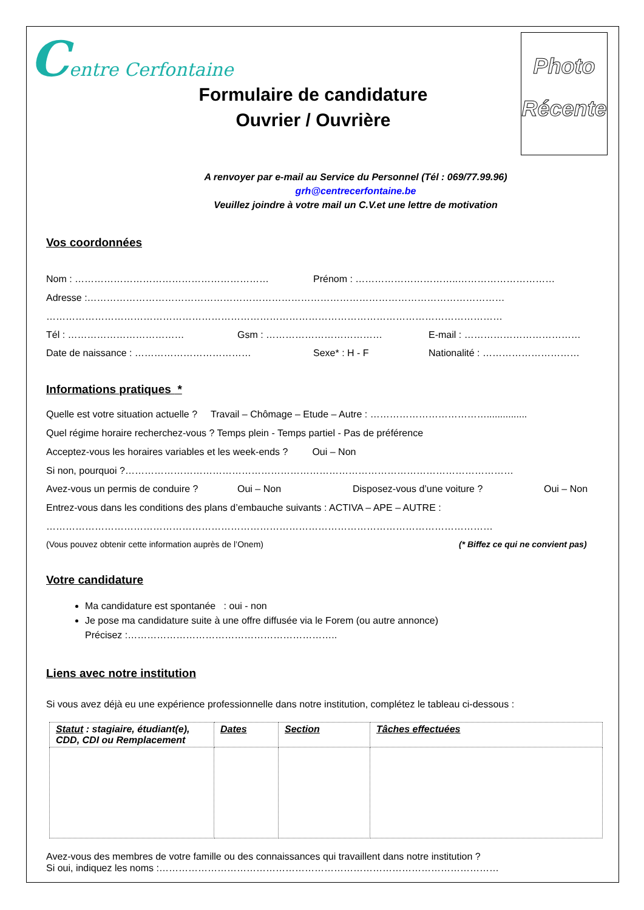Centre Cerfontaine
Formulaire de candidature
Ouvrier / Ouvrière
Photo
Récente
A renvoyer par e-mail au Service du Personnel (Tél : 069/77.99.96)
grh@centrecerfontaine.be
Veuillez joindre à votre mail un C.V.et une lettre de motivation
Vos coordonnées
Nom : …………………………………………………… Prénom : …………………………..…………………………
Adresse :…………………………………………………………………………………………………………………
……………………………………………………………………………………………………………………………
Tél : ……………………………… Gsm : ……………………………… E-mail : ………………………………
Date de naissance : ……………………………… Sexe* : H - F Nationalité : …………………………
Informations pratiques *
Quelle est votre situation actuelle ? Travail – Chômage – Etude – Autre : ………………………………...............
Quel régime horaire recherchez-vous ? Temps plein - Temps partiel - Pas de préférence
Acceptez-vous les horaires variables et les week-ends ? Oui – Non
Si non, pourquoi ?…………………………………………………………………………………………………………
Avez-vous un permis de conduire ? Oui – Non Disposez-vous d’une voiture ? Oui – Non
Entrez-vous dans les conditions des plans d’embauche suivants : ACTIVA – APE – AUTRE :
…………………………………………………………………………………………………………………………
(Vous pouvez obtenir cette information auprès de l’Onem) (* Biffez ce qui ne convient pas)
Votre candidature
Ma candidature est spontanée : oui - non
Je pose ma candidature suite à une offre diffusée via le Forem (ou autre annonce)
Précisez :………………………………………………………..
Liens avec notre institution
Si vous avez déjà eu une expérience professionnelle dans notre institution, complétez le tableau ci-dessous :
| Statut : stagiaire, étudiant(e), CDD, CDI ou Remplacement | Dates | Section | Tâches effectuées |
| --- | --- | --- | --- |
Avez-vous des membres de votre famille ou des connaissances qui travaillent dans notre institution ?
Si oui, indiquez les noms :……………………………………………………………………………………………